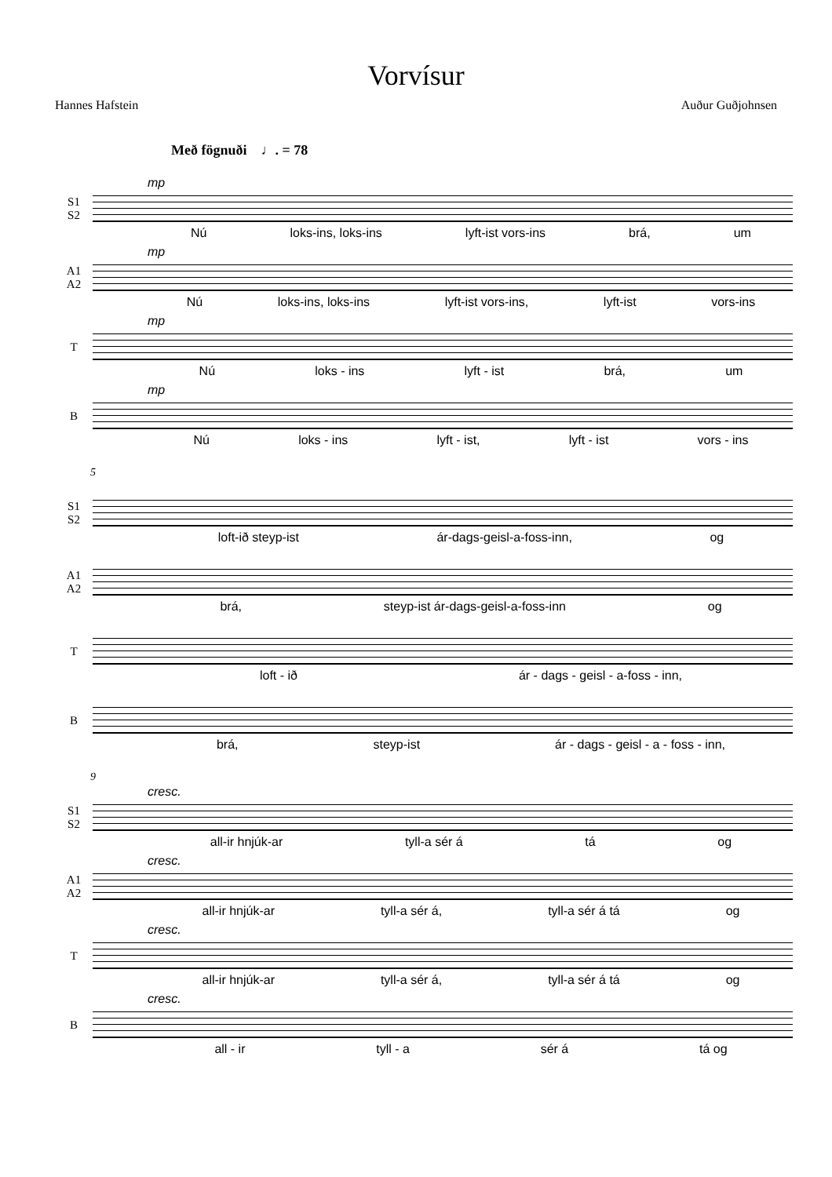Vorvísur
Hannes Hafstein Auður Guðjohnsen
Með fögnuði ♩. = 78
S1
S2
mp
Nú loks-ins, loks-ins lyft-ist vors-ins brá, um
A1
A2
mp
Nú loks-ins, loks-ins lyft-ist vors-ins, lyft-ist vors-ins
T
mp
Nú loks - ins lyft - ist brá, um
B
mp
Nú loks - ins lyft - ist, lyft - ist vors - ins
5
S1
S2
loft-ið steyp-ist ár-dags-geisl-a-foss-inn, og
A1
A2
brá, steyp-ist ár-dags-geisl-a-foss-inn og
T
loft - ið ár - dags - geisl - a-foss - inn,
B
brá, steyp-ist ár - dags - geisl - a - foss - inn,
9
S1
S2
cresc.
all-ir hnjúk-ar tyll-a sér á tá og
A1
A2
cresc.
all-ir hnjúk-ar tyll-a sér á, tyll-a sér á tá og
T
cresc.
all-ir hnjúk-ar tyll-a sér á, tyll-a sér á tá og
B
cresc.
all - ir tyll - a sér á tá og